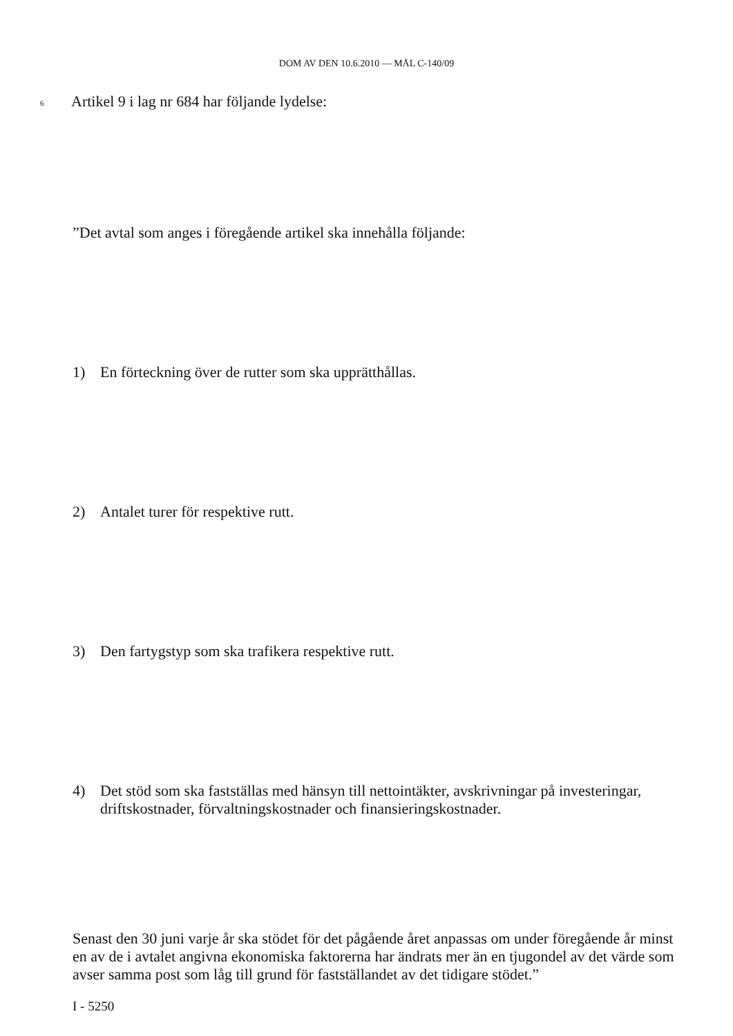DOM AV DEN 10.6.2010 — MÅL C-140/09
6 Artikel 9 i lag nr 684 har följande lydelse:
”Det avtal som anges i föregående artikel ska innehålla följande:
1) En förteckning över de rutter som ska upprätthållas.
2) Antalet turer för respektive rutt.
3) Den fartygstyp som ska trafikera respektive rutt.
4) Det stöd som ska fastställas med hänsyn till nettointäkter, avskrivningar på investeringar, driftskostnader, förvaltningskostnader och finansieringskostnader.
Senast den 30 juni varje år ska stödet för det pågående året anpassas om under föregående år minst en av de i avtalet angivna ekonomiska faktorerna har ändrats mer än en tjugondel av det värde som avser samma post som låg till grund för fastställandet av det tidigare stödet.”
I - 5250